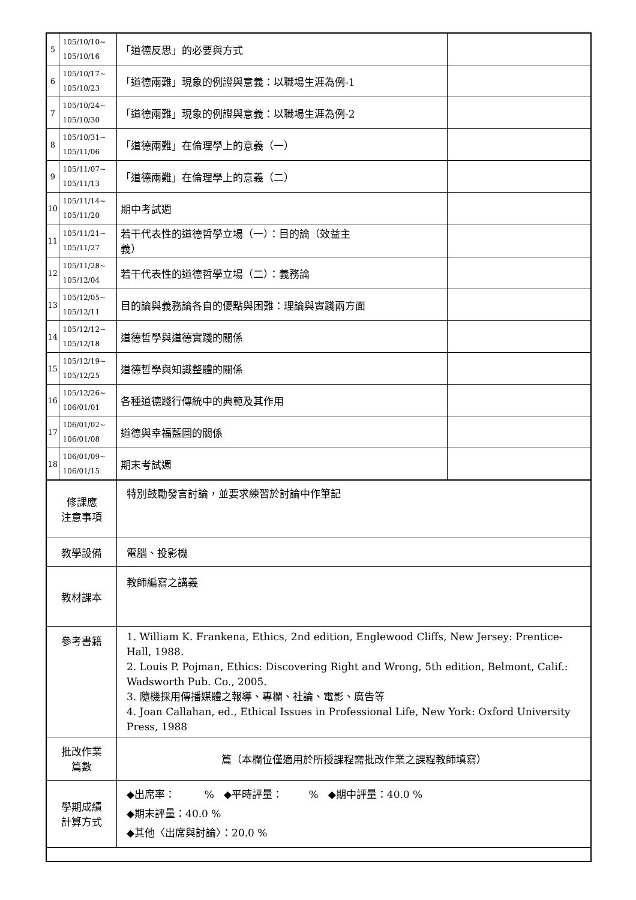| 5 | 105/10/10~ 105/10/16 | 「道德反思」的必要與方式 | |
| 6 | 105/10/17~ 105/10/23 | 「道德兩難」現象的例證與意義：以職場生涯為例-1 | |
| 7 | 105/10/24~ 105/10/30 | 「道德兩難」現象的例證與意義：以職場生涯為例-2 | |
| 8 | 105/10/31~ 105/11/06 | 「道德兩難」在倫理學上的意義（一） | |
| 9 | 105/11/07~ 105/11/13 | 「道德兩難」在倫理學上的意義（二） | |
| 10 | 105/11/14~ 105/11/20 | 期中考試週 | |
| 11 | 105/11/21~ 105/11/27 | 若干代表性的道德哲學立場（一）：目的論（效益主 義） | |
| 12 | 105/11/28~ 105/12/04 | 若干代表性的道德哲學立場（二）：義務論 | |
| 13 | 105/12/05~ 105/12/11 | 目的論與義務論各自的優點與困難：理論與實踐兩方面 | |
| 14 | 105/12/12~ 105/12/18 | 道德哲學與道德實踐的關係 | |
| 15 | 105/12/19~ 105/12/25 | 道德哲學與知識整體的關係 | |
| 16 | 105/12/26~ 106/01/01 | 各種道德踐行傳統中的典範及其作用 | |
| 17 | 106/01/02~ 106/01/08 | 道德與幸福藍圖的關係 | |
| 18 | 106/01/09~ 106/01/15 | 期末考試週 | |
| 修課應 注意事項 | | 特別鼓勵發言討論，並要求練習於討論中作筆記 | |
| 教學設備 | | 電腦、投影機 | |
| 教材課本 | | 教師編寫之講義 | |
| 參考書籍 | | 1. William K. Frankena, Ethics, 2nd edition, Englewood Cliffs, New Jersey: Prentice-Hall, 1988. 2. Louis P. Pojman, Ethics: Discovering Right and Wrong, 5th edition, Belmont, Calif.: Wadsworth Pub. Co., 2005. 3. 隨機採用傳播媒體之報導、專欄、社論、電影、廣告等 4. Joan Callahan, ed., Ethical Issues in Professional Life, New York: Oxford University Press, 1988 | |
| 批改作業 篇數 | | 篇（本欄位僅適用於所授課程需批改作業之課程教師填寫） | |
| 學期成績 計算方式 | | ◆出席率： % ◆平時評量： % ◆期中評量：40.0 % ◆期末評量：40.0 % ◆其他〈出席與討論〉：20.0 % | |